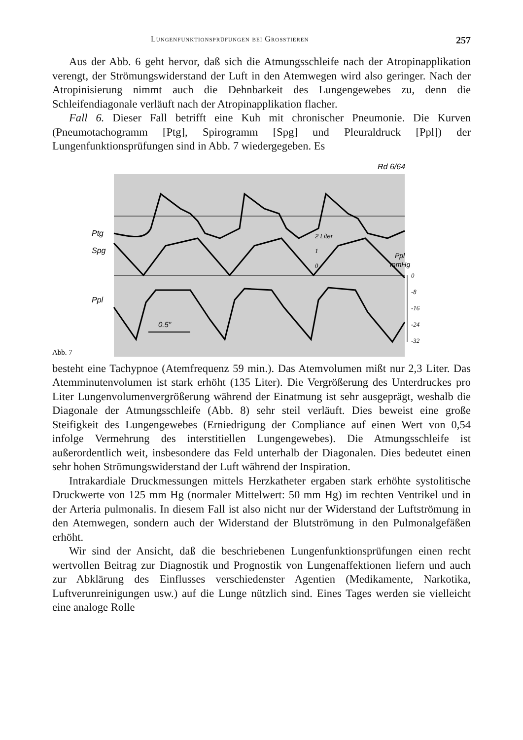Lungenfunktionsprüfungen bei Grosstieren 257
Aus der Abb. 6 geht hervor, daß sich die Atmungsschleife nach der Atropinapplikation verengt, der Strömungswiderstand der Luft in den Atemwegen wird also geringer. Nach der Atropinisierung nimmt auch die Dehnbarkeit des Lungengewebes zu, denn die Schleifendiagonale verläuft nach der Atropinapplikation flacher.
Fall 6. Dieser Fall betrifft eine Kuh mit chronischer Pneumonie. Die Kurven (Pneumotachogramm [Ptg], Spirogramm [Spg] und Pleuraldruck [Ppl]) der Lungenfunktionsprüfungen sind in Abb. 7 wiedergegeben. Es
Abb. 7
0.5"
Ptg
Spg
Ppl
Rd 6/64
2 Liter
1
0
Ppl
mmHg
0
-8
-16
-24
-32
besteht eine Tachypnoe (Atemfrequenz 59 min.). Das Atemvolumen mißt nur 2,3 Liter. Das Atemminutenvolumen ist stark erhöht (135 Liter). Die Vergrößerung des Unterdruckes pro Liter Lungenvolumenvergrößerung während der Einatmung ist sehr ausgeprägt, weshalb die Diagonale der Atmungsschleife (Abb. 8) sehr steil verläuft. Dies beweist eine große Steifigkeit des Lungengewebes (Erniedrigung der Compliance auf einen Wert von 0,54 infolge Vermehrung des interstitiellen Lungengewebes). Die Atmungsschleife ist außerordentlich weit, insbesondere das Feld unterhalb der Diagonalen. Dies bedeutet einen sehr hohen Strömungswiderstand der Luft während der Inspiration.
Intrakardiale Druckmessungen mittels Herzkatheter ergaben stark erhöhte systolitische Druckwerte von 125 mm Hg (normaler Mittelwert: 50 mm Hg) im rechten Ventrikel und in der Arteria pulmonalis. In diesem Fall ist also nicht nur der Widerstand der Luftströmung in den Atemwegen, sondern auch der Widerstand der Blutströmung in den Pulmonalgefäßen erhöht.
Wir sind der Ansicht, daß die beschriebenen Lungenfunktionsprüfungen einen recht wertvollen Beitrag zur Diagnostik und Prognostik von Lungenaffektionen liefern und auch zur Abklärung des Einflusses verschiedenster Agentien (Medikamente, Narkotika, Luftverunreinigungen usw.) auf die Lunge nützlich sind. Eines Tages werden sie vielleicht eine analoge Rolle